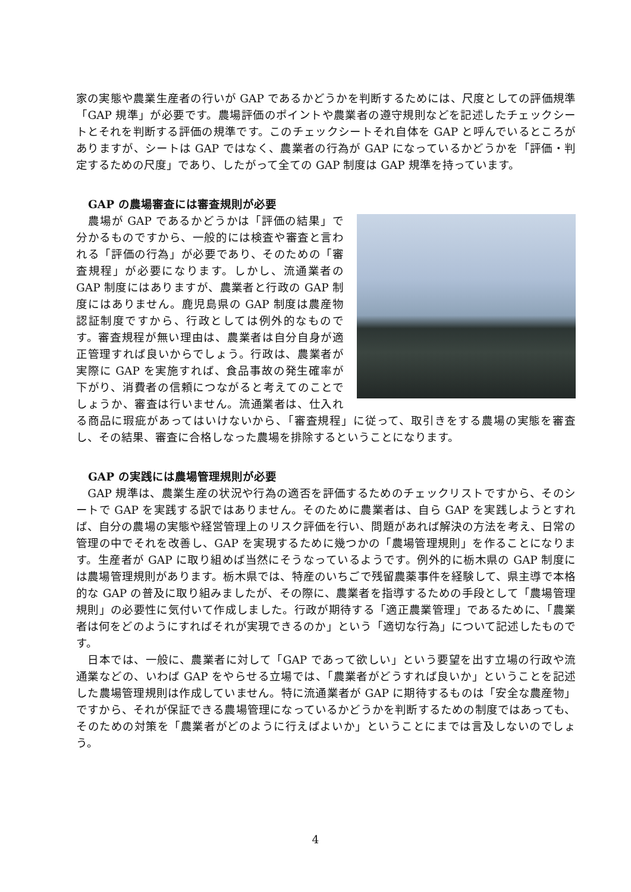家の実態や農業生産者の行いが GAP であるかどうかを判断するためには、尺度としての評価規準「GAP 規準」が必要です。農場評価のポイントや農業者の遵守規則などを記述したチェックシートとそれを判断する評価の規準です。このチェックシートそれ自体を GAP と呼んでいるところがありますが、シートは GAP ではなく、農業者の行為が GAP になっているかどうかを「評価・判定するための尺度」であり、したがって全ての GAP 制度は GAP 規準を持っています。
GAP の農場審査には審査規則が必要
　農場が GAP であるかどうかは「評価の結果」で分かるものですから、一般的には検査や審査と言われる「評価の行為」が必要であり、そのための「審査規程」が必要になります。しかし、流通業者の GAP 制度にはありますが、農業者と行政の GAP 制度にはありません。鹿児島県の GAP 制度は農産物認証制度ですから、行政としては例外的なものです。審査規程が無い理由は、農業者は自分自身が適正管理すれば良いからでしょう。行政は、農業者が実際に GAP を実施すれば、食品事故の発生確率が下がり、消費者の信頼につながると考えてのことでしょうか、審査は行いません。流通業者は、仕入れる商品に瑕疵があってはいけないから、「審査規程」に従って、取引きをする農場の実態を審査し、その結果、審査に合格しなった農場を排除するということになります。
GAP の実践には農場管理規則が必要
　GAP 規準は、農業生産の状況や行為の適否を評価するためのチェックリストですから、そのシートで GAP を実践する訳ではありません。そのために農業者は、自ら GAP を実践しようとすれば、自分の農場の実態や経営管理上のリスク評価を行い、問題があれば解決の方法を考え、日常の管理の中でそれを改善し、GAP を実現するために幾つかの「農場管理規則」を作ることになります。生産者が GAP に取り組めば当然にそうなっているようです。例外的に栃木県の GAP 制度には農場管理規則があります。栃木県では、特産のいちごで残留農薬事件を経験して、県主導で本格的な GAP の普及に取り組みましたが、その際に、農業者を指導するための手段として「農場管理規則」の必要性に気付いて作成しました。行政が期待する「適正農業管理」であるために、「農業者は何をどのようにすればそれが実現できるのか」という「適切な行為」について記述したものです。
　日本では、一般に、農業者に対して「GAP であって欲しい」という要望を出す立場の行政や流通業などの、いわば GAP をやらせる立場では、「農業者がどうすれば良いか」ということを記述した農場管理規則は作成していません。特に流通業者が GAP に期待するものは「安全な農産物」ですから、それが保証できる農場管理になっているかどうかを判断するための制度ではあっても、そのための対策を「農業者がどのように行えばよいか」ということにまでは言及しないのでしょう。
4